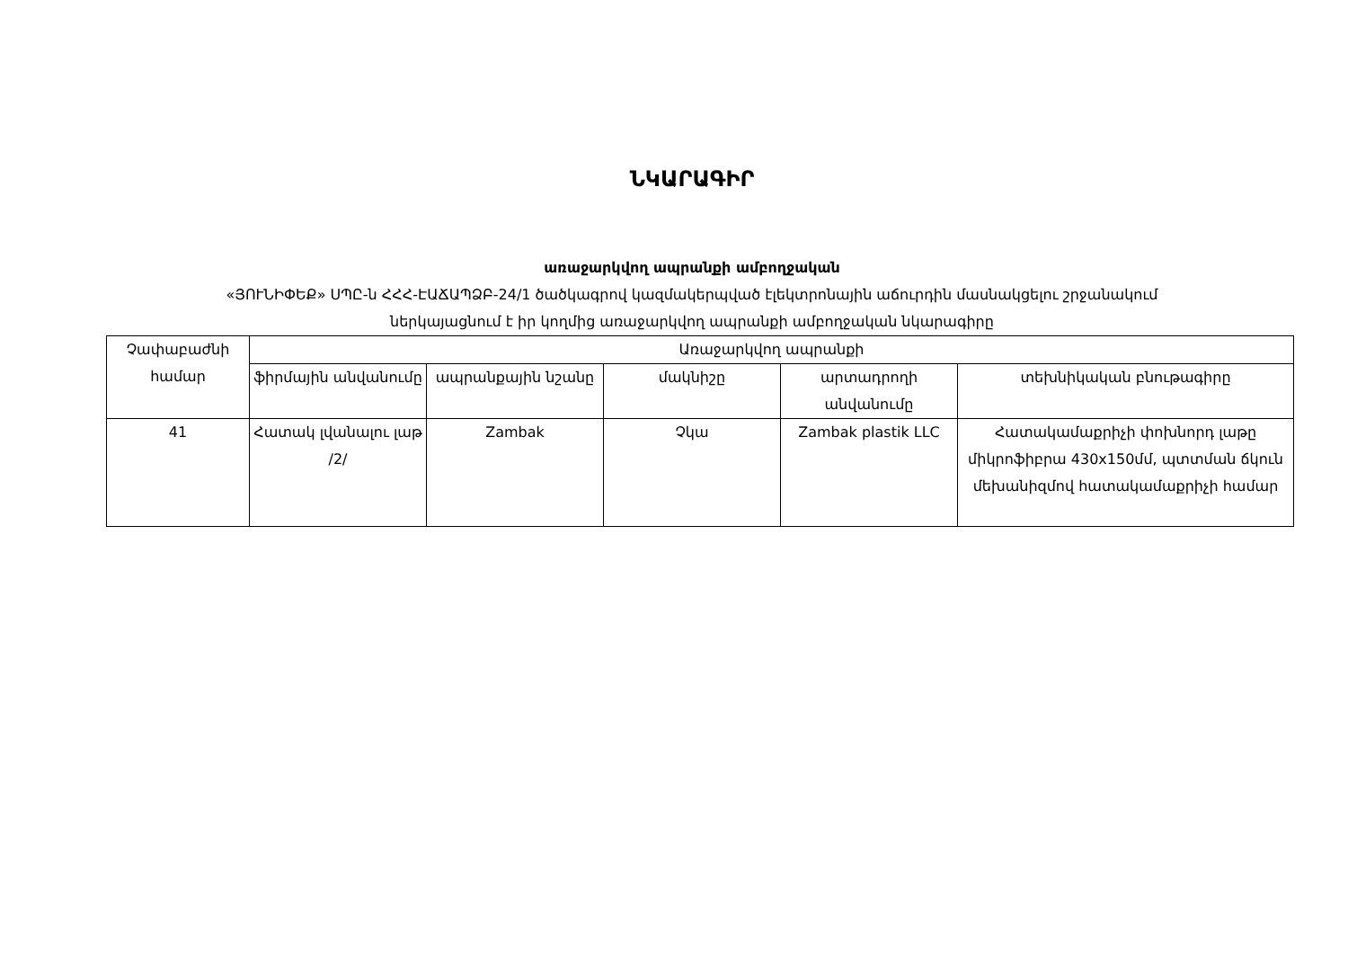ՆԿԱՐԱԳԻՐ
առաջարկվող ապրանքի ամբողջական
«ՅՈՒՆԻՓԵՔ» ՍՊԸ-ն ՀՀՀ-ԷԱՃԱՊՁԲ-24/1 ծածկագրով կազմակերպված էլեկտրոնային աճուրդին մասնակցելու շրջանակում
ներկայացնում է իր կողմից առաջարկվող ապրանքի ամբողջական նկարագիրը
| Չափաբաժնի համար | Առաջարկվող ապրանքի | | | | |
| --- | --- | --- | --- | --- | --- |
| | ֆիրմային անվանումը | ապրանքային նշանը | մակնիշը | արտադրողի անվանումը | տեխնիկական բնութագիրը |
| 41 | Հատակ լվանալու լաթ /2/ | Zambak | Չկա | Zambak plastik LLC | Հատակամաքրիչի փոխնորդ լաթը միկրոֆիբրա 430x150մմ, պտտման ճկուն մեխանիզմով հատակամաքրիչի համար |